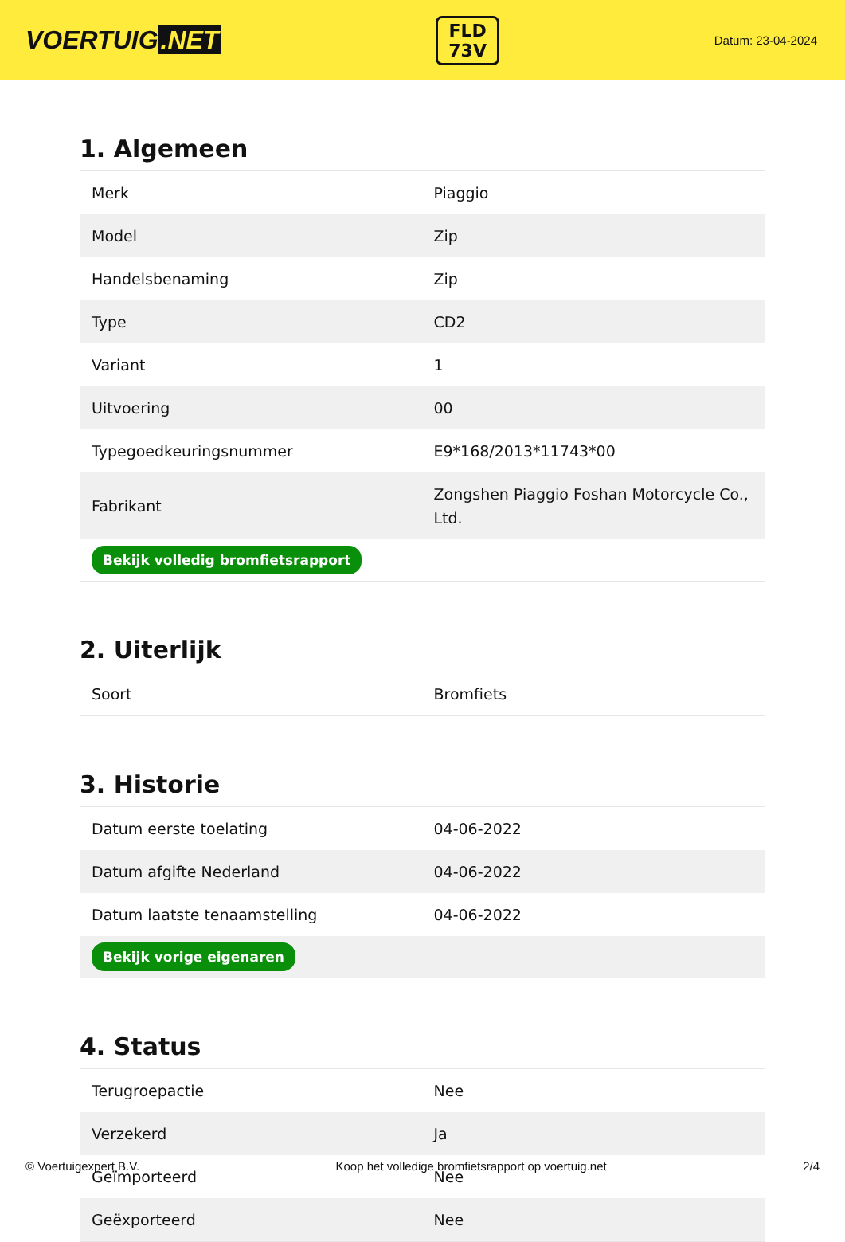VOERTUIG.NET
FLD
73V
Datum: 23-04-2024
1. Algemeen
| Merk | Piaggio |
| Model | Zip |
| Handelsbenaming | Zip |
| Type | CD2 |
| Variant | 1 |
| Uitvoering | 00 |
| Typegoedkeuringsnummer | E9*168/2013*11743*00 |
| Fabrikant | Zongshen Piaggio Foshan Motorcycle Co., Ltd. |
| Bekijk volledig bromfietsrapport | |
2. Uiterlijk
| Soort | Bromfiets |
3. Historie
| Datum eerste toelating | 04-06-2022 |
| Datum afgifte Nederland | 04-06-2022 |
| Datum laatste tenaamstelling | 04-06-2022 |
| Bekijk vorige eigenaren | |
4. Status
| Terugroepactie | Nee |
| Verzekerd | Ja |
| Geïmporteerd | Nee |
| Geëxporteerd | Nee |
© Voertuigexpert B.V. Koop het volledige bromfietsrapport op voertuig.net 2/4